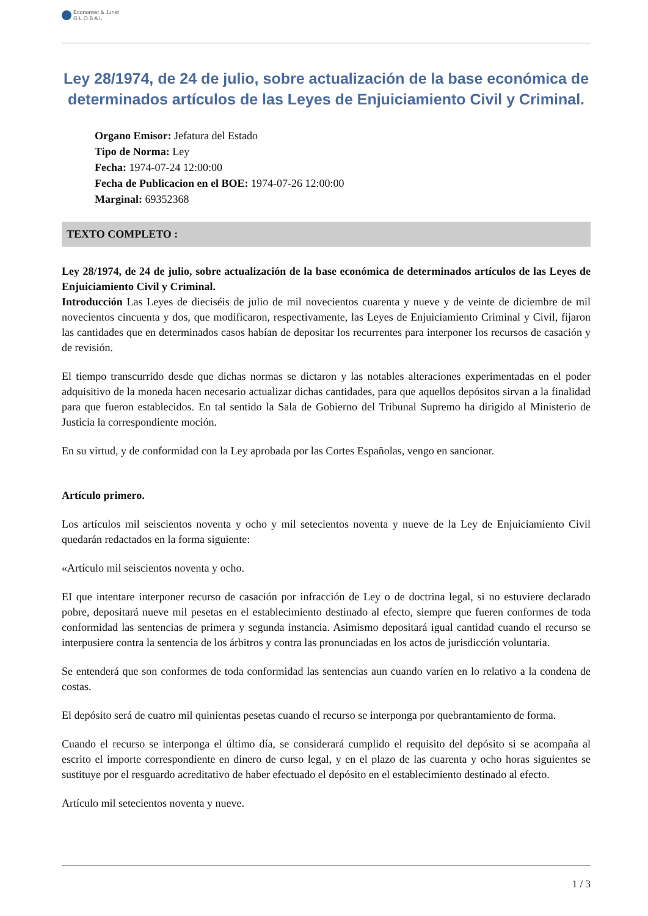Economist & Jurist
G L O B A L
Ley 28/1974, de 24 de julio, sobre actualización de la base económica de determinados artículos de las Leyes de Enjuiciamiento Civil y Criminal.
Organo Emisor: Jefatura del Estado
Tipo de Norma: Ley
Fecha: 1974-07-24 12:00:00
Fecha de Publicacion en el BOE: 1974-07-26 12:00:00
Marginal: 69352368
TEXTO COMPLETO :
Ley 28/1974, de 24 de julio, sobre actualización de la base económica de determinados artículos de las Leyes de Enjuiciamiento Civil y Criminal.
Introducción Las Leyes de dieciséis de julio de mil novecientos cuarenta y nueve y de veinte de diciembre de mil novecientos cincuenta y dos, que modificaron, respectivamente, las Leyes de Enjuiciamiento Criminal y Civil, fijaron las cantidades que en determinados casos habían de depositar los recurrentes para interponer los recursos de casación y de revisión.
El tiempo transcurrido desde que dichas normas se dictaron y las notables alteraciones experimentadas en el poder adquisitivo de la moneda hacen necesario actualizar dichas cantidades, para que aquellos depósitos sirvan a la finalidad para que fueron establecidos. En tal sentido la Sala de Gobierno del Tribunal Supremo ha dirigido al Ministerio de Justicia la correspondiente moción.
En su virtud, y de conformidad con la Ley aprobada por las Cortes Españolas, vengo en sancionar.
Artículo primero.
Los artículos mil seiscientos noventa y ocho y mil setecientos noventa y nueve de la Ley de Enjuiciamiento Civil quedarán redactados en la forma siguiente:
«Artículo mil seiscientos noventa y ocho.
EI que intentare interponer recurso de casación por infracción de Ley o de doctrina legal, si no estuviere declarado pobre, depositará nueve mil pesetas en el establecimiento destinado al efecto, siempre que fueren conformes de toda conformidad las sentencias de primera y segunda instancia. Asimismo depositará igual cantidad cuando el recurso se interpusiere contra la sentencia de los árbitros y contra las pronunciadas en los actos de jurisdicción voluntaria.
Se entenderá que son conformes de toda conformidad las sentencias aun cuando varíen en lo relativo a la condena de costas.
El depósito será de cuatro mil quinientas pesetas cuando el recurso se interponga por quebrantamiento de forma.
Cuando el recurso se interponga el último día, se considerará cumplido el requisito del depósito si se acompaña al escrito el importe correspondiente en dinero de curso legal, y en el plazo de las cuarenta y ocho horas siguientes se sustituye por el resguardo acreditativo de haber efectuado el depósito en el establecimiento destinado al efecto.
Artículo mil setecientos noventa y nueve.
1 / 3